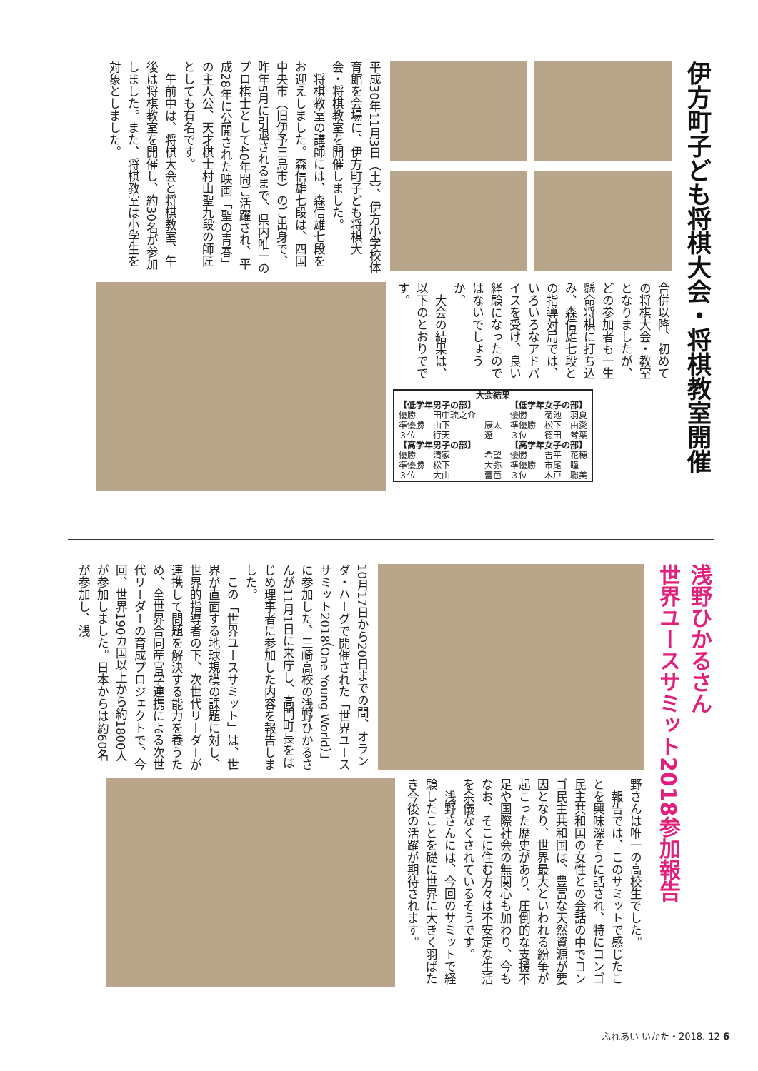伊方町子ども将棋大会・将棋教室開催
平成30年11月3日（土）、伊方小学校体育館を会場に、伊方町子ども将棋大会・将棋教室を開催しました。
　将棋教室の講師には、森信雄七段をお迎えしました。森信雄七段は、四国中央市（旧伊予三島市）のご出身で、昨年5月に引退されるまで、県内唯一のプロ棋士として40年間ご活躍され、平成28年に公開された映画「聖の青春」の主人公、天才棋士村山聖九段の師匠としても有名です。
　午前中は、将棋大会と将棋教室、午後は将棋教室を開催し、約30名が参加しました。また、将棋教室は小学生を対象としました。
合併以降、初めての将棋大会・教室となりましたが、どの参加者も一生懸命将棋に打ち込み、森信雄七段との指導対局では、いろいろなアドバイスを受け、良い経験になったのではないでしょうか。
　大会の結果は、以下のとおりでです。
| 大会結果 | | | | | |
| --- | --- | --- | --- | --- | --- |
| 【低学年男子の部】 | | | 【低学年女子の部】 | | |
| 優勝 | 田中琉之介 | | 優勝 | 菊池 | 羽夏 |
| 準優勝 | 山下 | 康太 | 準優勝 | 松下 | 由愛 |
| ３位 | 行天 | 遼 | ３位 | 德田 | 琴葉 |
| 【高学年男子の部】 | | | 【高学年女子の部】 | | |
| 優勝 | 清家 | 希望 | 優勝 | 吉平 | 花穂 |
| 準優勝 | 松下 | 大弥 | 準優勝 | 市尾 | 瞳 |
| ３位 | 大山 | 蕾芭 | ３位 | 木戸 | 聡美 |
浅野ひかるさん
世界ユースサミット2018参加報告
10月17日から20日までの間、オランダ・ハーグで開催された「世界ユースサミット2018（One Young World）」に参加した、三崎高校の浅野ひかるさんが11月1日に来庁し、高門町長をはじめ理事者に参加した内容を報告しました。
　この「世界ユースサミット」は、世界が直面する地球規模の課題に対し、世界的指導者の下、次世代リーダーが連携して問題を解決する能力を養うため、全世界合同産官学連携による次世代リーダーの育成プロジェクトで、今回、世界190カ国以上から約1800人が参加しました。日本からは約60名が参加し、浅
野さんは唯一の高校生でした。
　報告では、このサミットで感じたことを興味深そうに話され、特にコンゴ民主共和国の女性との会話の中でコンゴ民主共和国は、豊富な天然資源が要因となり、世界最大といわれる紛争が起こった歴史があり、圧倒的な支援不足や国際社会の無関心も加わり、今もなお、そこに住む方々は不安定な生活を余儀なくされているそうです。
　浅野さんには、今回のサミットで経験したことを礎に世界に大きく羽ばたき今後の活躍が期待されます。
ふれあい いかた・2018. 12 6